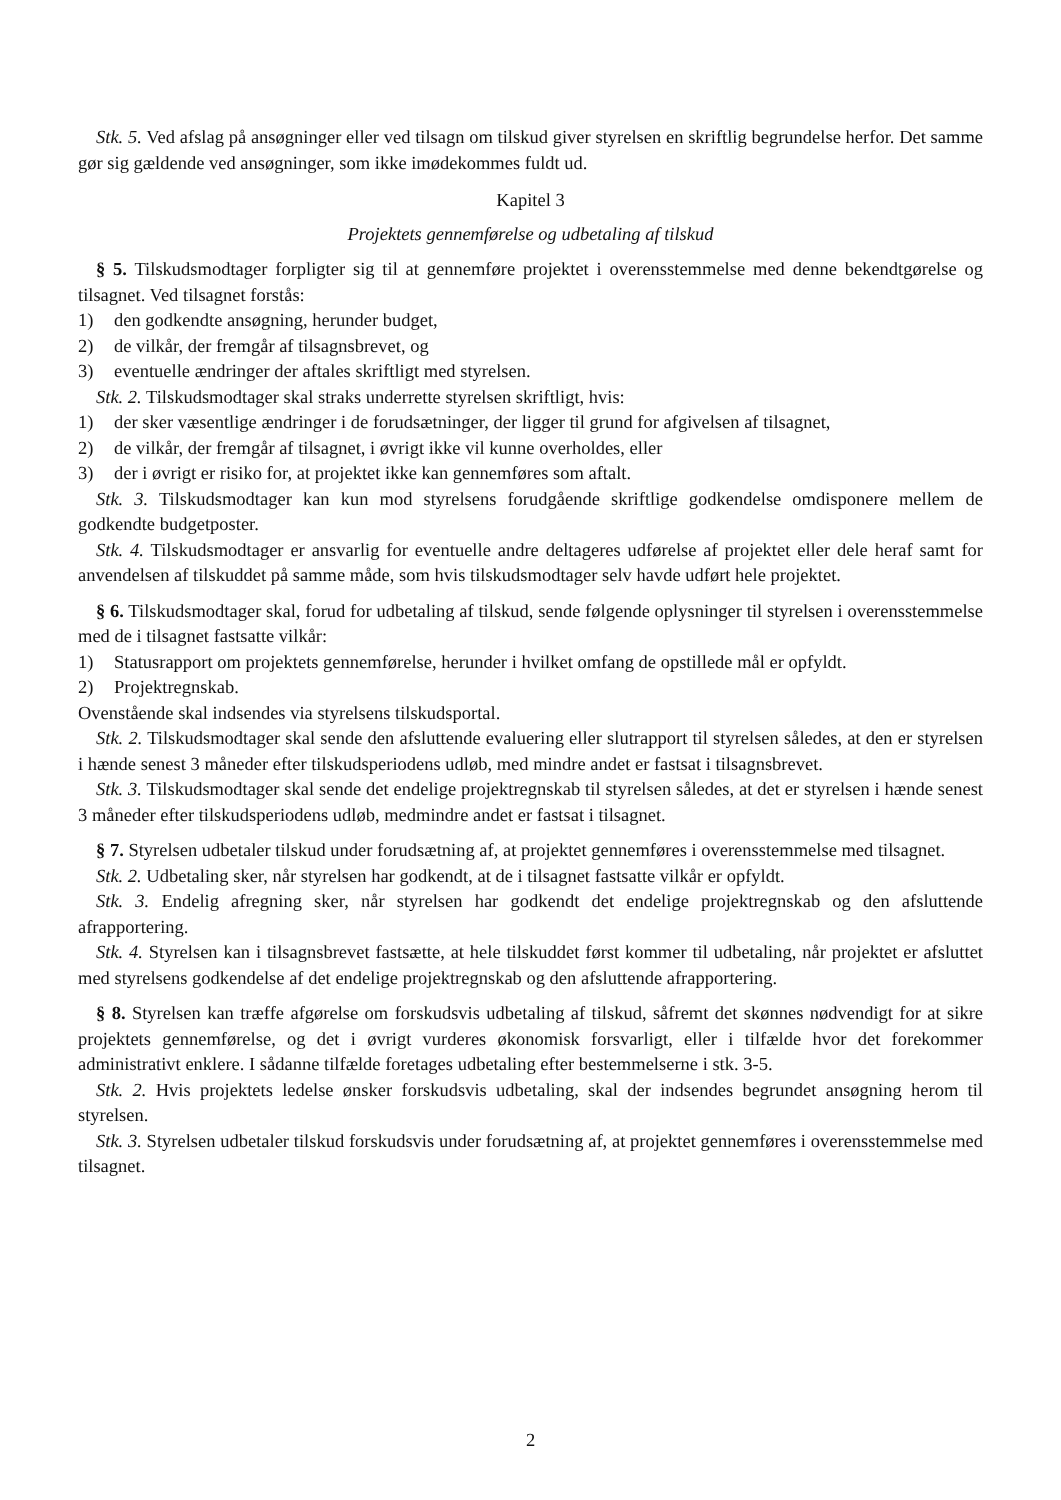Stk. 5. Ved afslag på ansøgninger eller ved tilsagn om tilskud giver styrelsen en skriftlig begrundelse herfor. Det samme gør sig gældende ved ansøgninger, som ikke imødekommes fuldt ud.
Kapitel 3
Projektets gennemførelse og udbetaling af tilskud
§ 5. Tilskudsmodtager forpligter sig til at gennemføre projektet i overensstemmelse med denne bekendtgørelse og tilsagnet. Ved tilsagnet forstås:
1) den godkendte ansøgning, herunder budget,
2) de vilkår, der fremgår af tilsagnsbrevet, og
3) eventuelle ændringer der aftales skriftligt med styrelsen.
Stk. 2. Tilskudsmodtager skal straks underrette styrelsen skriftligt, hvis:
1) der sker væsentlige ændringer i de forudsætninger, der ligger til grund for afgivelsen af tilsagnet,
2) de vilkår, der fremgår af tilsagnet, i øvrigt ikke vil kunne overholdes, eller
3) der i øvrigt er risiko for, at projektet ikke kan gennemføres som aftalt.
Stk. 3. Tilskudsmodtager kan kun mod styrelsens forudgående skriftlige godkendelse omdisponere mellem de godkendte budgetposter.
Stk. 4. Tilskudsmodtager er ansvarlig for eventuelle andre deltageres udførelse af projektet eller dele heraf samt for anvendelsen af tilskuddet på samme måde, som hvis tilskudsmodtager selv havde udført hele projektet.
§ 6. Tilskudsmodtager skal, forud for udbetaling af tilskud, sende følgende oplysninger til styrelsen i overensstemmelse med de i tilsagnet fastsatte vilkår:
1) Statusrapport om projektets gennemførelse, herunder i hvilket omfang de opstillede mål er opfyldt.
2) Projektregnskab.
Ovenstående skal indsendes via styrelsens tilskudsportal.
Stk. 2. Tilskudsmodtager skal sende den afsluttende evaluering eller slutrapport til styrelsen således, at den er styrelsen i hænde senest 3 måneder efter tilskudsperiodens udløb, med mindre andet er fastsat i tilsagnsbrevet.
Stk. 3. Tilskudsmodtager skal sende det endelige projektregnskab til styrelsen således, at det er styrelsen i hænde senest 3 måneder efter tilskudsperiodens udløb, medmindre andet er fastsat i tilsagnet.
§ 7. Styrelsen udbetaler tilskud under forudsætning af, at projektet gennemføres i overensstemmelse med tilsagnet.
Stk. 2. Udbetaling sker, når styrelsen har godkendt, at de i tilsagnet fastsatte vilkår er opfyldt.
Stk. 3. Endelig afregning sker, når styrelsen har godkendt det endelige projektregnskab og den afsluttende afrapportering.
Stk. 4. Styrelsen kan i tilsagnsbrevet fastsætte, at hele tilskuddet først kommer til udbetaling, når projektet er afsluttet med styrelsens godkendelse af det endelige projektregnskab og den afsluttende afrapportering.
§ 8. Styrelsen kan træffe afgørelse om forskudsvis udbetaling af tilskud, såfremt det skønnes nødvendigt for at sikre projektets gennemførelse, og det i øvrigt vurderes økonomisk forsvarligt, eller i tilfælde hvor det forekommer administrativt enklere. I sådanne tilfælde foretages udbetaling efter bestemmelserne i stk. 3-5.
Stk. 2. Hvis projektets ledelse ønsker forskudsvis udbetaling, skal der indsendes begrundet ansøgning herom til styrelsen.
Stk. 3. Styrelsen udbetaler tilskud forskudsvis under forudsætning af, at projektet gennemføres i overensstemmelse med tilsagnet.
2